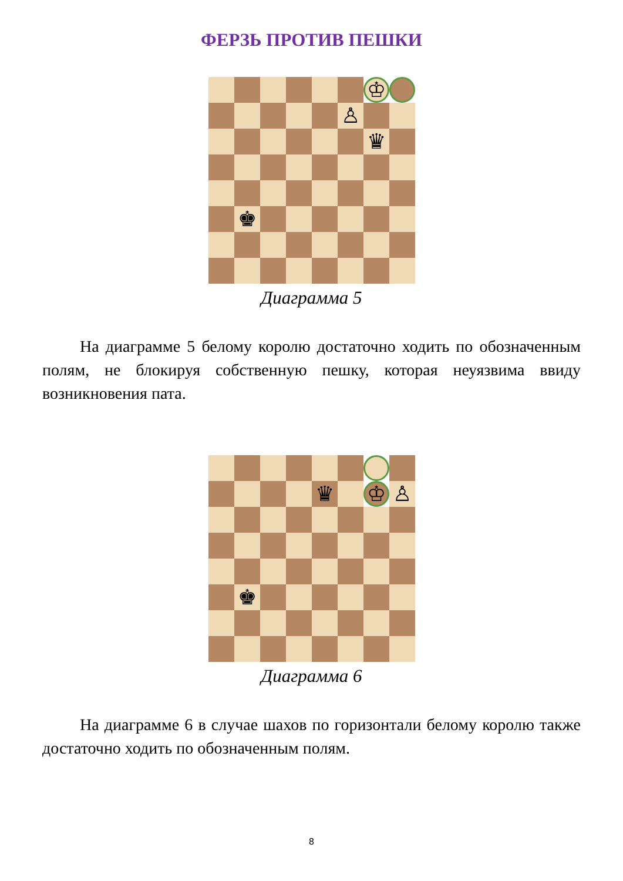ФЕРЗЬ ПРОТИВ ПЕШКИ
♔
♙
♛
♚
Диаграмма 5
На диаграмме 5 белому королю достаточно ходить по обозначенным полям, не блокируя собственную пешку, которая неуязвима ввиду возникновения пата.
♛
♔
♙
♚
Диаграмма 6
На диаграмме 6 в случае шахов по горизонтали белому королю также достаточно ходить по обозначенным полям.
8